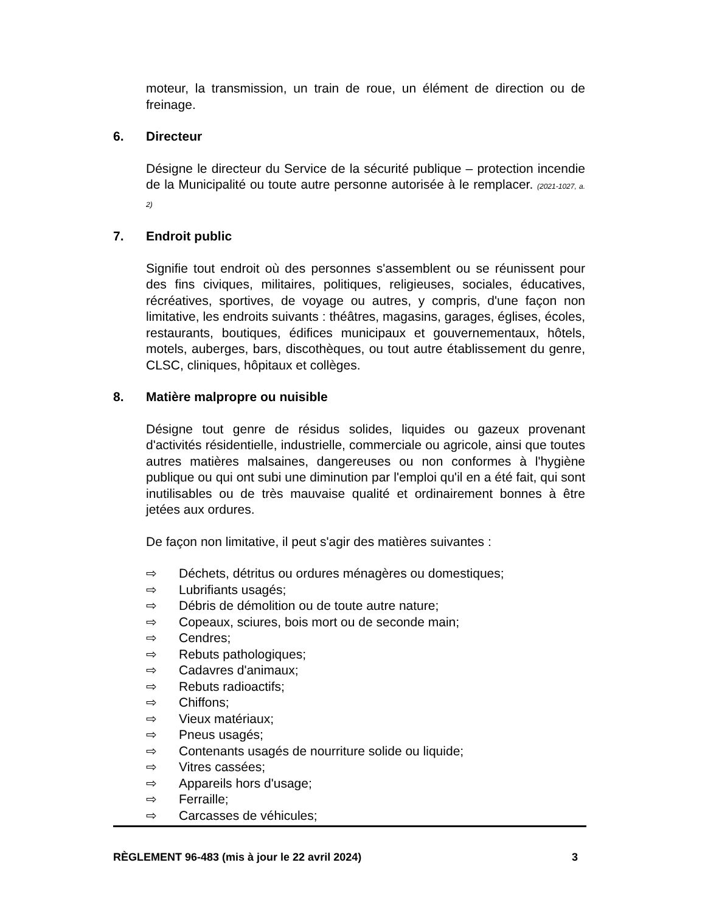moteur, la transmission, un train de roue, un élément de direction ou de freinage.
6. Directeur
Désigne le directeur du Service de la sécurité publique – protection incendie de la Municipalité ou toute autre personne autorisée à le remplacer. (2021-1027, a. 2)
7. Endroit public
Signifie tout endroit où des personnes s'assemblent ou se réunissent pour des fins civiques, militaires, politiques, religieuses, sociales, éducatives, récréatives, sportives, de voyage ou autres, y compris, d'une façon non limitative, les endroits suivants : théâtres, magasins, garages, églises, écoles, restaurants, boutiques, édifices municipaux et gouvernementaux, hôtels, motels, auberges, bars, discothèques, ou tout autre établissement du genre, CLSC, cliniques, hôpitaux et collèges.
8. Matière malpropre ou nuisible
Désigne tout genre de résidus solides, liquides ou gazeux provenant d'activités résidentielle, industrielle, commerciale ou agricole, ainsi que toutes autres matières malsaines, dangereuses ou non conformes à l'hygiène publique ou qui ont subi une diminution par l'emploi qu'il en a été fait, qui sont inutilisables ou de très mauvaise qualité et ordinairement bonnes à être jetées aux ordures.
De façon non limitative, il peut s'agir des matières suivantes :
⇨ Déchets, détritus ou ordures ménagères ou domestiques;
⇨ Lubrifiants usagés;
⇨ Débris de démolition ou de toute autre nature;
⇨ Copeaux, sciures, bois mort ou de seconde main;
⇨ Cendres;
⇨ Rebuts pathologiques;
⇨ Cadavres d'animaux;
⇨ Rebuts radioactifs;
⇨ Chiffons;
⇨ Vieux matériaux;
⇨ Pneus usagés;
⇨ Contenants usagés de nourriture solide ou liquide;
⇨ Vitres cassées;
⇨ Appareils hors d'usage;
⇨ Ferraille;
⇨ Carcasses de véhicules;
RÈGLEMENT 96-483 (mis à jour le 22 avril 2024) 3